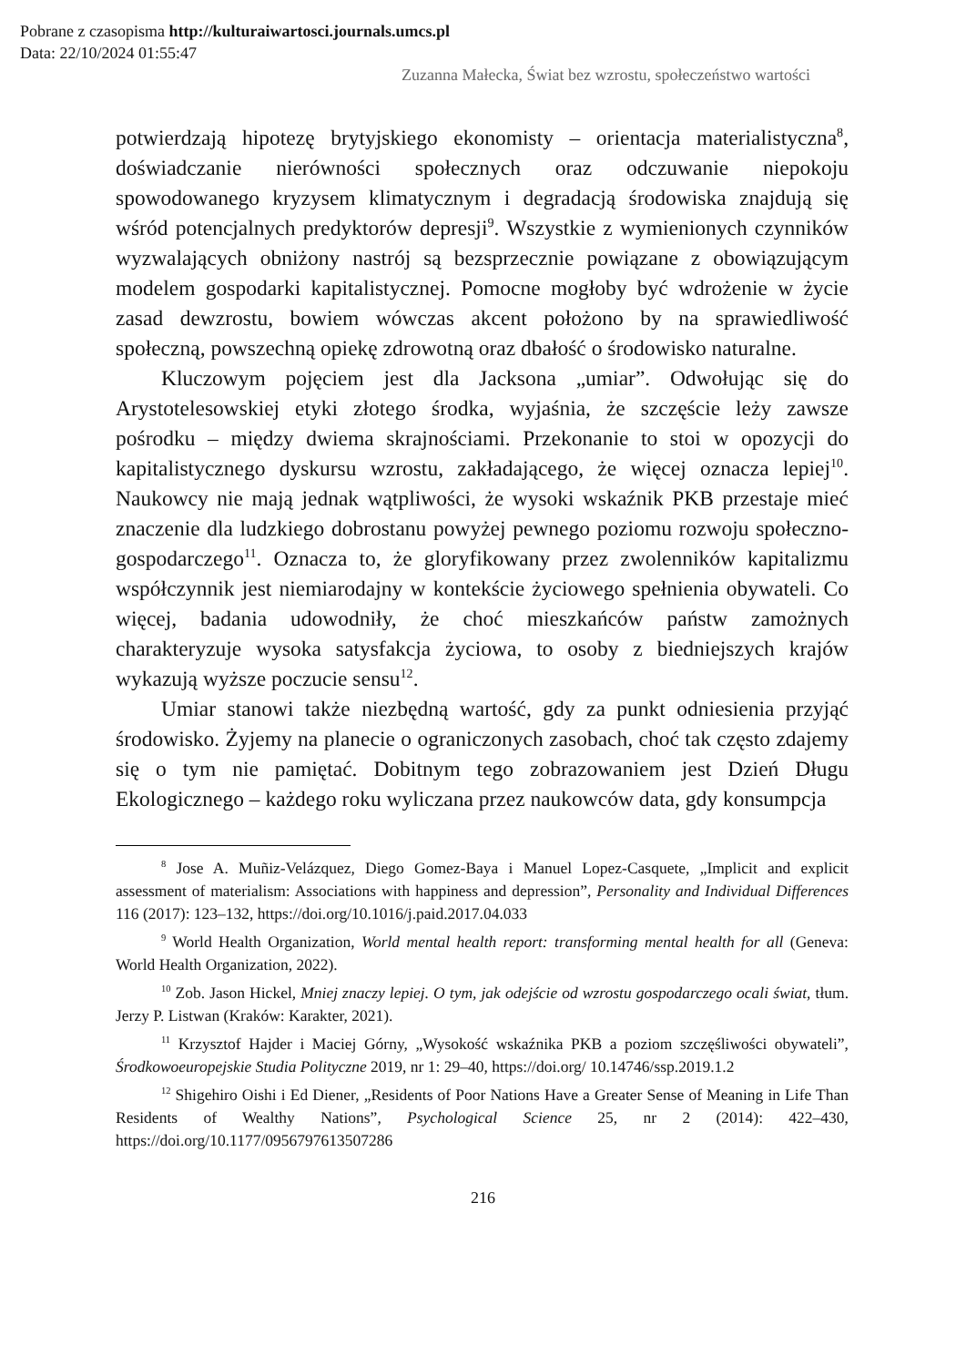Pobrane z czasopisma http://kulturaiwartosci.journals.umcs.pl
Data: 22/10/2024 01:55:47
Zuzanna Małecka, Świat bez wzrostu, społeczeństwo wartości
potwierdzają hipotezę brytyjskiego ekonomisty – orientacja materialistyczna<sup>8</sup>, doświadczanie nierówności społecznych oraz odczuwanie niepokoju spowodowanego kryzysem klimatycznym i degradacją środowiska znajdują się wśród potencjalnych predyktorów depresji<sup>9</sup>. Wszystkie z wymienionych czynników wyzwalających obniżony nastrój są bezsprzecznie powiązane z obowiązującym modelem gospodarki kapitalistycznej. Pomocne mogłoby być wdrożenie w życie zasad dewzrostu, bowiem wówczas akcent położono by na sprawiedliwość społeczną, powszechną opiekę zdrowotną oraz dbałość o środowisko naturalne.
Kluczowym pojęciem jest dla Jacksona „umiar”. Odwołując się do Arystotelesowskiej etyki złotego środka, wyjaśnia, że szczęście leży zawsze pośrodku – między dwiema skrajnościami. Przekonanie to stoi w opozycji do kapitalistycznego dyskursu wzrostu, zakładającego, że więcej oznacza lepiej<sup>10</sup>. Naukowcy nie mają jednak wątpliwości, że wysoki wskaźnik PKB przestaje mieć znaczenie dla ludzkiego dobrostanu powyżej pewnego poziomu rozwoju społeczno-gospodarczego<sup>11</sup>. Oznacza to, że gloryfikowany przez zwolenników kapitalizmu współczynnik jest niemiarodajny w kontekście życiowego spełnienia obywateli. Co więcej, badania udowodniły, że choć mieszkańców państw zamożnych charakteryzuje wysoka satysfakcja życiowa, to osoby z biedniejszych krajów wykazują wyższe poczucie sensu<sup>12</sup>.
Umiar stanowi także niezbędną wartość, gdy za punkt odniesienia przyjąć środowisko. Żyjemy na planecie o ograniczonych zasobach, choć tak często zdajemy się o tym nie pamiętać. Dobitnym tego zobrazowaniem jest Dzień Długu Ekologicznego – każdego roku wyliczana przez naukowców data, gdy konsumpcja
<sup>8</sup> Jose A. Muñiz-Velázquez, Diego Gomez-Baya i Manuel Lopez-Casquete, „Implicit and explicit assessment of materialism: Associations with happiness and depression”, Personality and Individual Differences 116 (2017): 123–132, https://doi.org/10.1016/j.paid.2017.04.033
<sup>9</sup> World Health Organization, World mental health report: transforming mental health for all (Geneva: World Health Organization, 2022).
<sup>10</sup> Zob. Jason Hickel, Mniej znaczy lepiej. O tym, jak odejście od wzrostu gospodarczego ocali świat, tłum. Jerzy P. Listwan (Kraków: Karakter, 2021).
<sup>11</sup> Krzysztof Hajder i Maciej Górny, „Wysokość wskaźnika PKB a poziom szczęśliwości obywateli”, Środkowoeuropejskie Studia Polityczne 2019, nr 1: 29–40, https://doi.org/ 10.14746/ssp.2019.1.2
<sup>12</sup> Shigehiro Oishi i Ed Diener, „Residents of Poor Nations Have a Greater Sense of Meaning in Life Than Residents of Wealthy Nations”, Psychological Science 25, nr 2 (2014): 422–430, https://doi.org/10.1177/0956797613507286
216